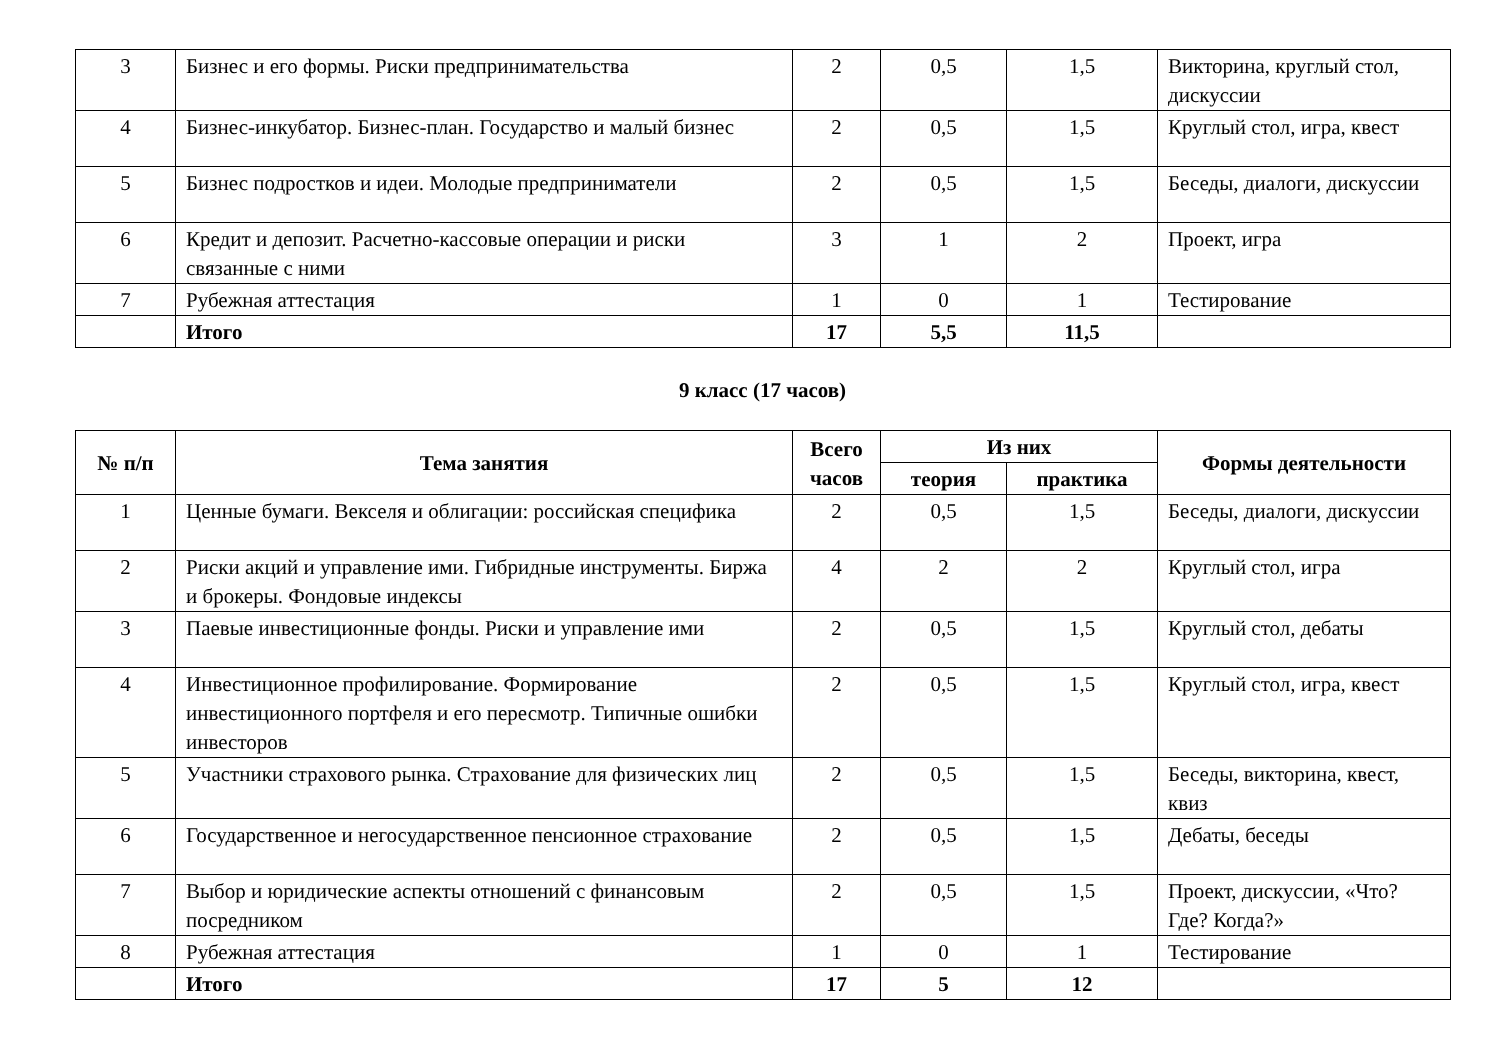| 3 | Бизнес и его формы. Риски предпринимательства | 2 | 0,5 | 1,5 | Викторина, круглый стол, дискуссии |
| 4 | Бизнес-инкубатор. Бизнес-план. Государство и малый бизнес | 2 | 0,5 | 1,5 | Круглый стол, игра, квест |
| 5 | Бизнес подростков и идеи. Молодые предприниматели | 2 | 0,5 | 1,5 | Беседы, диалоги, дискуссии |
| 6 | Кредит и депозит. Расчетно-кассовые операции и риски связанные с ними | 3 | 1 | 2 | Проект, игра |
| 7 | Рубежная аттестация | 1 | 0 | 1 | Тестирование |
| | Итого | 17 | 5,5 | 11,5 | |
9 класс (17 часов)
| № п/п | Тема занятия | Всего часов | Из них | | Формы деятельности |
| --- | --- | --- | --- | --- | --- |
| | | | теория | практика | |
| 1 | Ценные бумаги. Векселя и облигации: российская специфика | 2 | 0,5 | 1,5 | Беседы, диалоги, дискуссии |
| 2 | Риски акций и управление ими. Гибридные инструменты. Биржа и брокеры. Фондовые индексы | 4 | 2 | 2 | Круглый стол, игра |
| 3 | Паевые инвестиционные фонды. Риски и управление ими | 2 | 0,5 | 1,5 | Круглый стол, дебаты |
| 4 | Инвестиционное профилирование. Формирование инвестиционного портфеля и его пересмотр. Типичные ошибки инвесторов | 2 | 0,5 | 1,5 | Круглый стол, игра, квест |
| 5 | Участники страхового рынка. Страхование для физических лиц | 2 | 0,5 | 1,5 | Беседы, викторина, квест, квиз |
| 6 | Государственное и негосударственное пенсионное страхование | 2 | 0,5 | 1,5 | Дебаты, беседы |
| 7 | Выбор и юридические аспекты отношений с финансовым посредником | 2 | 0,5 | 1,5 | Проект, дискуссии, «Что? Где? Когда?» |
| 8 | Рубежная аттестация | 1 | 0 | 1 | Тестирование |
| | Итого | 17 | 5 | 12 | |